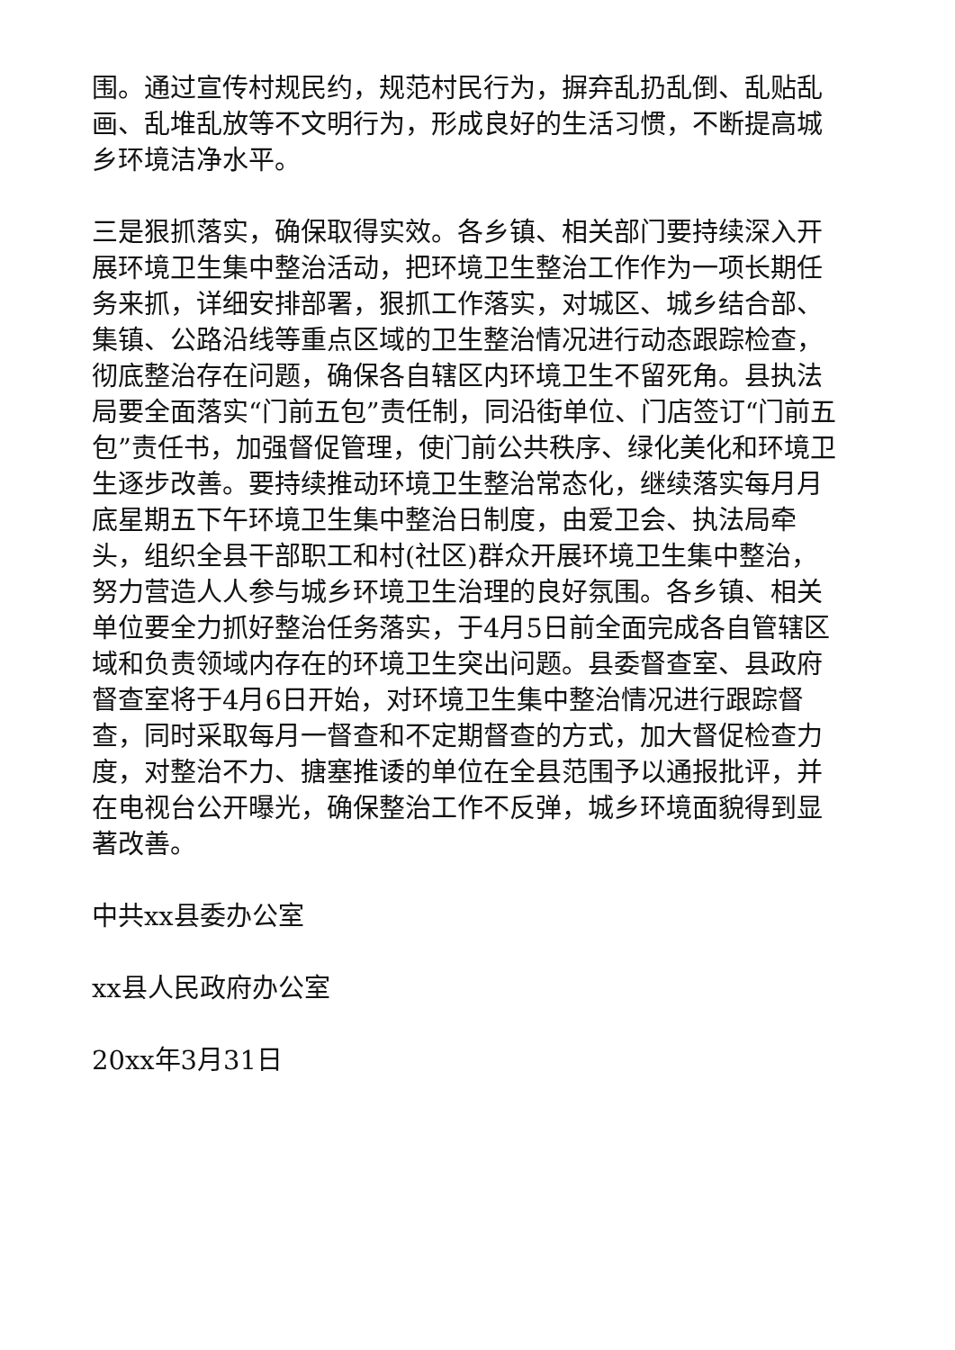围。通过宣传村规民约，规范村民行为，摒弃乱扔乱倒、乱贴乱画、乱堆乱放等不文明行为，形成良好的生活习惯，不断提高城乡环境洁净水平。
三是狠抓落实，确保取得实效。各乡镇、相关部门要持续深入开展环境卫生集中整治活动，把环境卫生整治工作作为一项长期任务来抓，详细安排部署，狠抓工作落实，对城区、城乡结合部、集镇、公路沿线等重点区域的卫生整治情况进行动态跟踪检查，彻底整治存在问题，确保各自辖区内环境卫生不留死角。县执法局要全面落实“门前五包”责任制，同沿街单位、门店签订“门前五包”责任书，加强督促管理，使门前公共秩序、绿化美化和环境卫生逐步改善。要持续推动环境卫生整治常态化，继续落实每月月底星期五下午环境卫生集中整治日制度，由爱卫会、执法局牵头，组织全县干部职工和村(社区)群众开展环境卫生集中整治，努力营造人人参与城乡环境卫生治理的良好氛围。各乡镇、相关单位要全力抓好整治任务落实，于4月5日前全面完成各自管辖区域和负责领域内存在的环境卫生突出问题。县委督查室、县政府督查室将于4月6日开始，对环境卫生集中整治情况进行跟踪督查，同时采取每月一督查和不定期督查的方式，加大督促检查力度，对整治不力、搪塞推诿的单位在全县范围予以通报批评，并在电视台公开曝光，确保整治工作不反弹，城乡环境面貌得到显著改善。
中共xx县委办公室
xx县人民政府办公室
20xx年3月31日